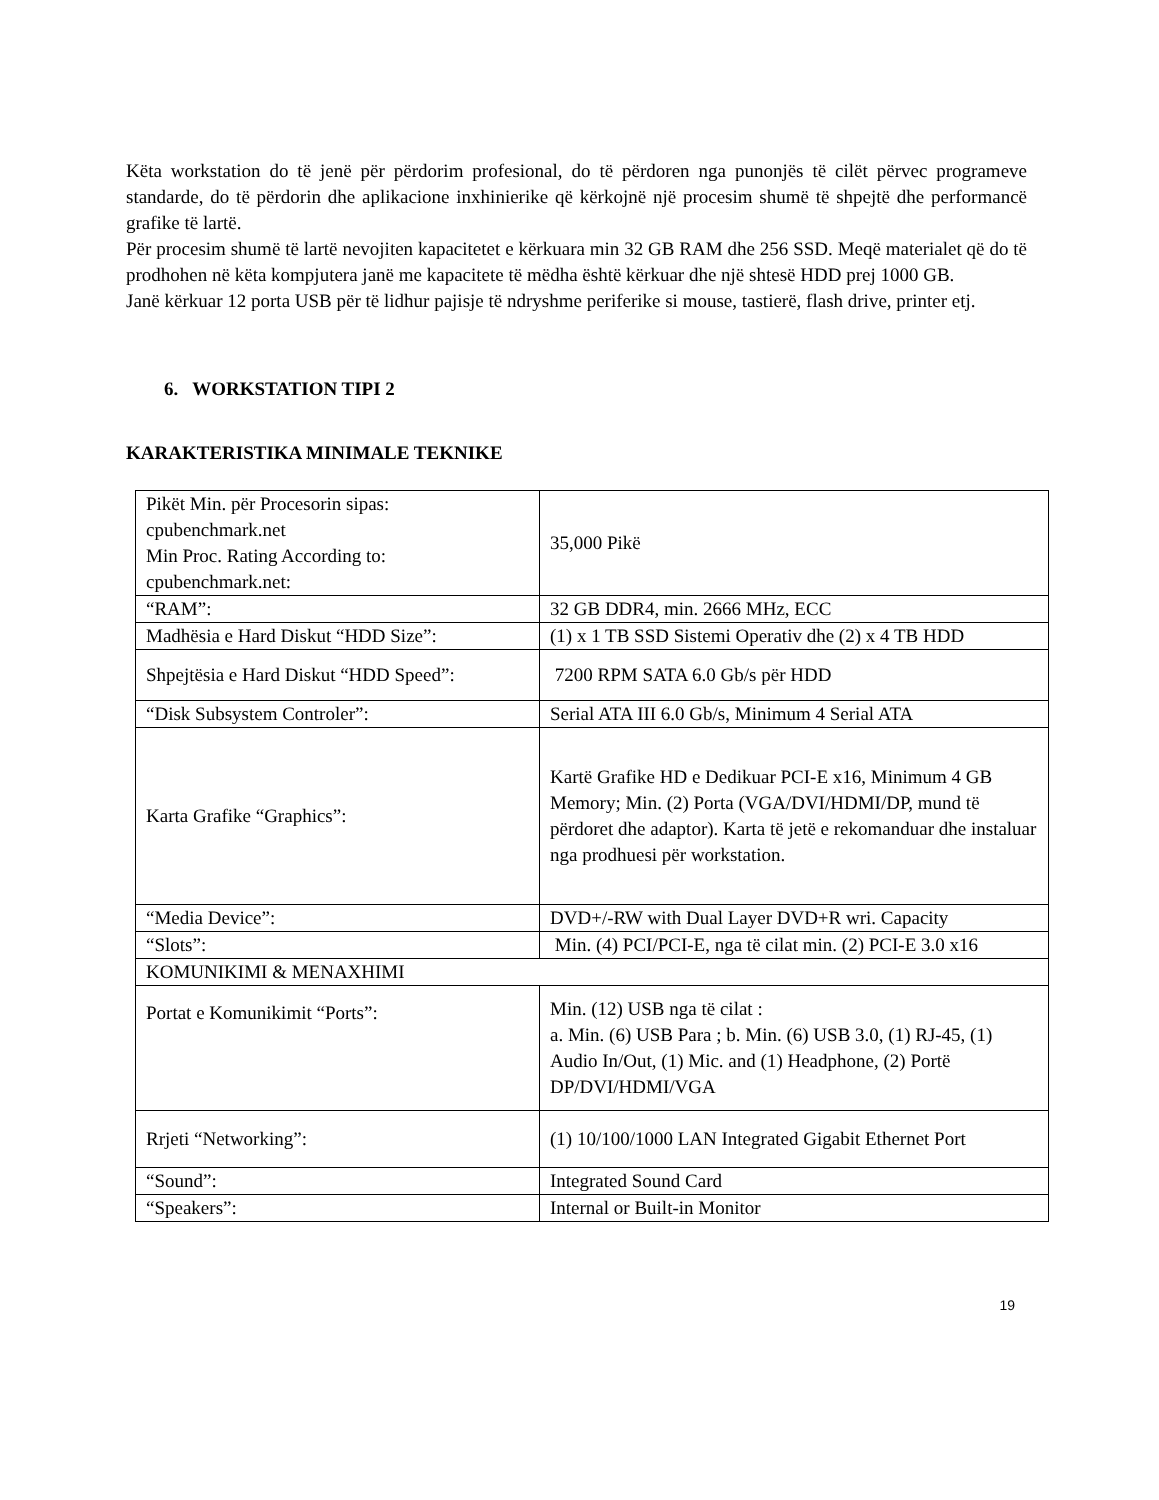Këta workstation do të jenë për përdorim profesional, do të përdoren nga punonjës të cilët përvec programeve standarde, do të përdorin dhe aplikacione inxhinierike që kërkojnë një procesim shumë të shpejtë dhe performancë grafike të lartë.
Për procesim shumë të lartë nevojiten kapacitetet e kërkuara min 32 GB RAM dhe 256 SSD. Meqë materialet që do të prodhohen në këta kompjutera janë me kapacitete të mëdha është kërkuar dhe një shtesë HDD prej 1000 GB.
Janë kërkuar 12 porta USB për të lidhur pajisje të ndryshme periferike si mouse, tastierë, flash drive, printer etj.
6. WORKSTATION TIPI 2
KARAKTERISTIKA MINIMALE TEKNIKE
| Pikët Min. për Procesorin sipas: cpubenchmark.net Min Proc. Rating According to: cpubenchmark.net: | 35,000 Pikë |
| “RAM”: | 32 GB DDR4, min. 2666 MHz, ECC |
| Madhësia e Hard Diskut “HDD Size”: | (1) x 1 TB SSD Sistemi Operativ dhe (2) x 4 TB HDD |
| Shpejtësia e Hard Diskut “HDD Speed”: | 7200 RPM SATA 6.0 Gb/s për HDD |
| “Disk Subsystem Controler”: | Serial ATA III 6.0 Gb/s, Minimum 4 Serial ATA |
| Karta Grafike “Graphics”: | Kartë Grafike HD e Dedikuar PCI-E x16, Minimum 4 GB Memory; Min. (2) Porta (VGA/DVI/HDMI/DP, mund të përdoret dhe adaptor). Karta të jetë e rekomanduar dhe instaluar nga prodhuesi për workstation. |
| “Media Device”: | DVD+/-RW with Dual Layer DVD+R wri. Capacity |
| “Slots”: | Min. (4) PCI/PCI-E, nga të cilat min. (2) PCI-E 3.0 x16 |
| KOMUNIKIMI & MENAXHIMI | |
| Portat e Komunikimit “Ports”: | Min. (12) USB nga të cilat : a. Min. (6) USB Para ; b. Min. (6) USB 3.0, (1) RJ-45, (1) Audio In/Out, (1) Mic. and (1) Headphone, (2) Portë DP/DVI/HDMI/VGA |
| Rrjeti “Networking”: | (1) 10/100/1000 LAN Integrated Gigabit Ethernet Port |
| “Sound”: | Integrated Sound Card |
| “Speakers”: | Internal or Built-in Monitor |
19